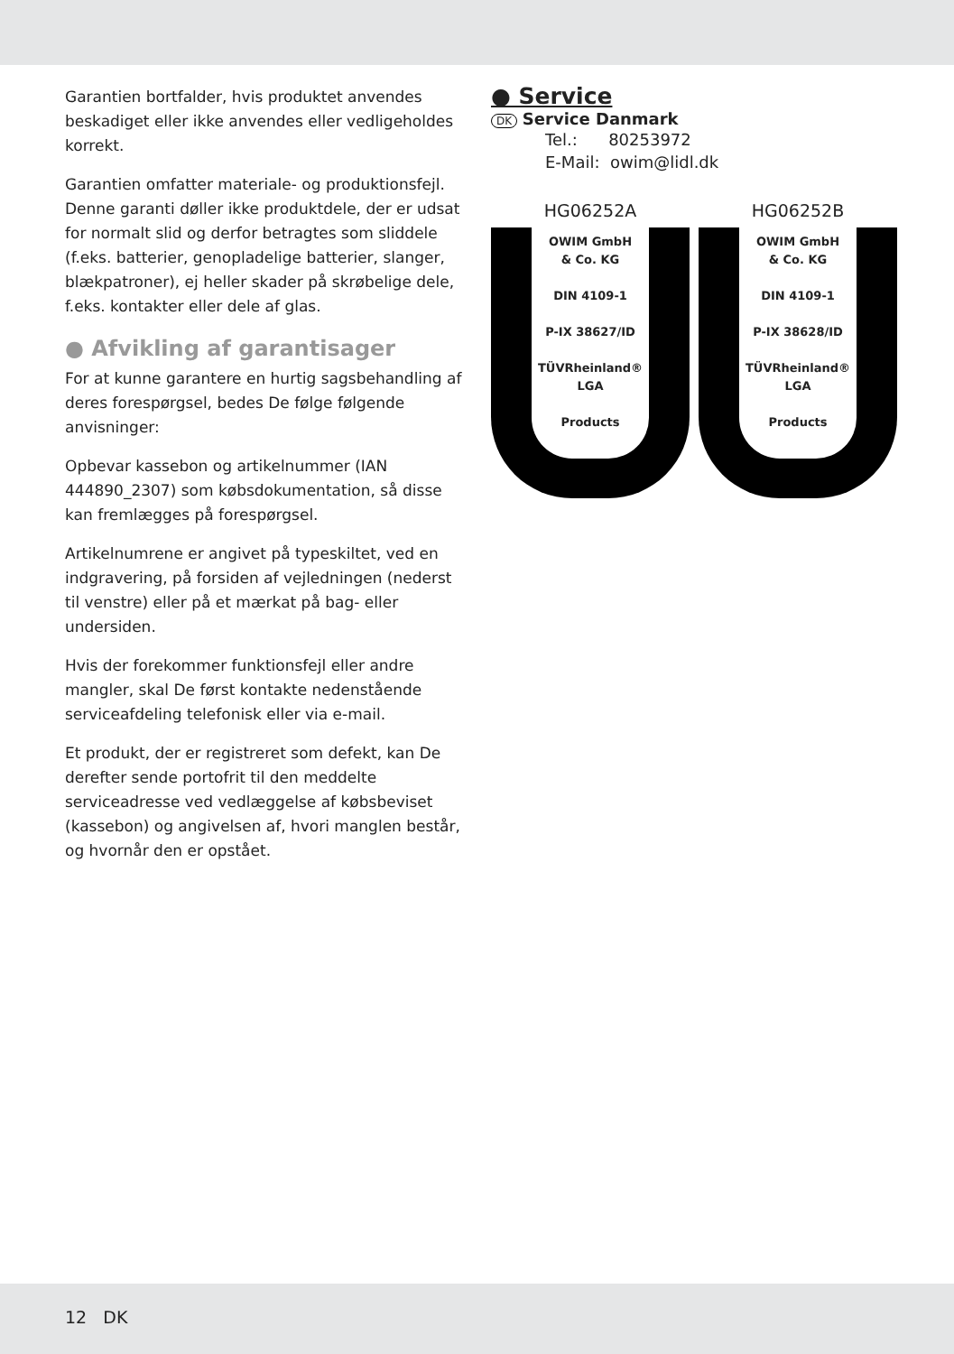Garantien bortfalder, hvis produktet anvendes beskadiget eller ikke anvendes eller vedligeholdes korrekt.
Garantien omfatter materiale- og produktionsfejl. Denne garanti døller ikke produktdele, der er udsat for normalt slid og derfor betragtes som sliddele (f.eks. batterier, genopladelige batterier, slanger, blækpatroner), ej heller skader på skrøbelige dele, f.eks. kontakter eller dele af glas.
● Afvikling af garantisager
For at kunne garantere en hurtig sagsbehandling af deres forespørgsel, bedes De følge følgende anvisninger:
Opbevar kassebon og artikelnummer (IAN 444890_2307) som købsdokumentation, så disse kan fremlægges på forespørgsel.
Artikelnumrene er angivet på typeskiltet, ved en indgravering, på forsiden af vejledningen (nederst til venstre) eller på et mærkat på bag- eller undersiden.
Hvis der forekommer funktionsfejl eller andre mangler, skal De først kontakte nedenstående serviceafdeling telefonisk eller via e-mail.
Et produkt, der er registreret som defekt, kan De derefter sende portofrit til den meddelte serviceadresse ved vedlæggelse af købsbeviset (kassebon) og angivelsen af, hvori manglen består, og hvornår den er opstået.
● Service
DK Service Danmark
Tel.: 80253972
E-Mail: owim@lidl.dk
HG06252A
OWIM GmbH
& Co. KG
DIN 4109-1
P-IX 38627/ID
TÜVRheinland® LGA
Products
HG06252B
OWIM GmbH
& Co. KG
DIN 4109-1
P-IX 38628/ID
TÜVRheinland® LGA
Products
12 DK